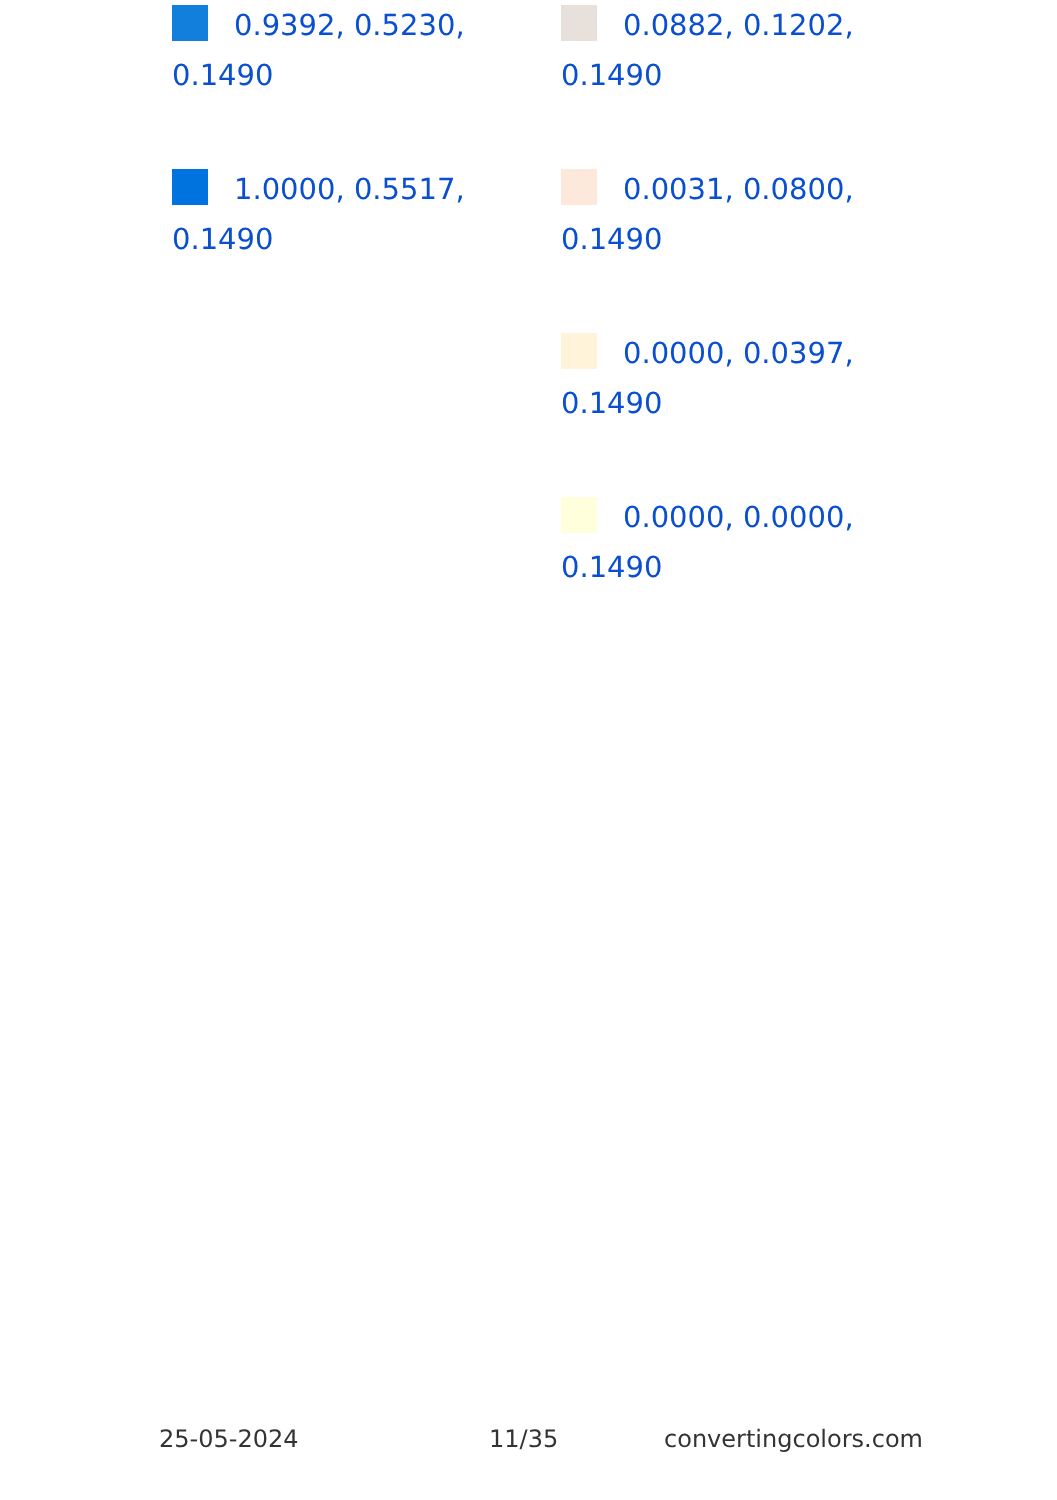0.9392, 0.5230,
0.1490
1.0000, 0.5517,
0.1490
0.0882, 0.1202,
0.1490
0.0031, 0.0800,
0.1490
0.0000, 0.0397,
0.1490
0.0000, 0.0000,
0.1490
25-05-2024 11/35 convertingcolors.com